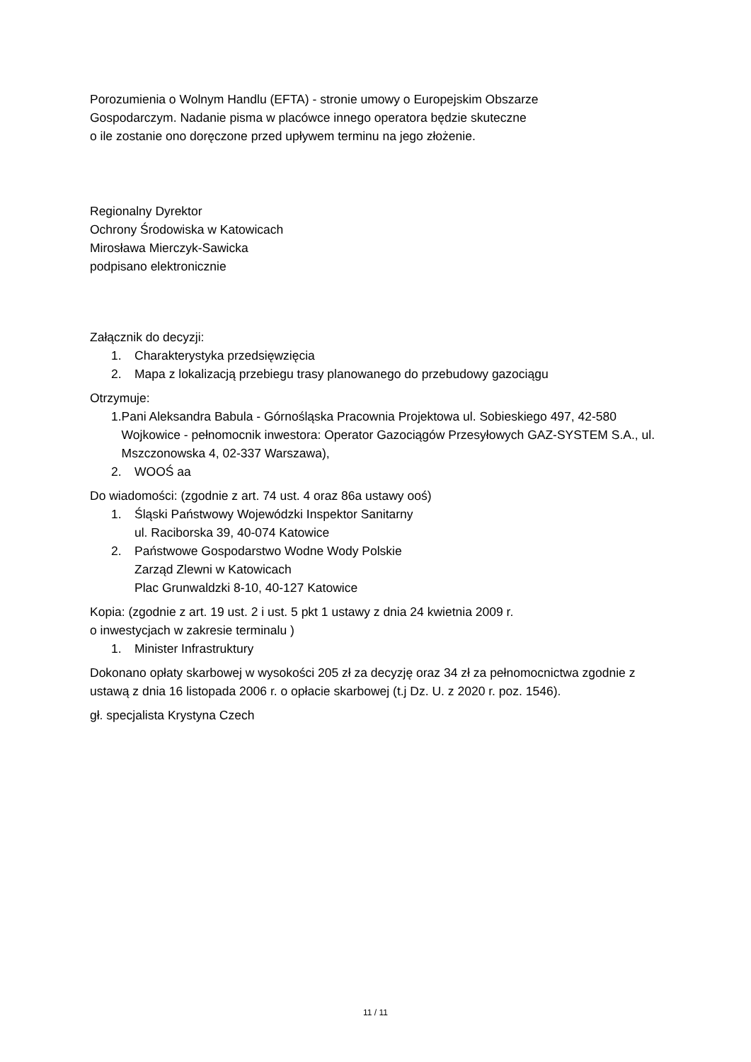Porozumienia o Wolnym Handlu (EFTA) - stronie umowy o Europejskim Obszarze
Gospodarczym. Nadanie pisma w placówce innego operatora będzie skuteczne
o ile zostanie ono doręczone przed upływem terminu na jego złożenie.
Regionalny Dyrektor
Ochrony Środowiska w Katowicach
Mirosława Mierczyk-Sawicka
podpisano elektronicznie
Załącznik do decyzji:
1. Charakterystyka przedsięwzięcia
2. Mapa z lokalizacją przebiegu trasy planowanego do przebudowy gazociągu
Otrzymuje:
1. Pani Aleksandra Babula - Górnośląska Pracownia Projektowa ul. Sobieskiego 497, 42-580 Wojkowice - pełnomocnik inwestora: Operator Gazociągów Przesyłowych GAZ-SYSTEM S.A., ul. Mszczonowska 4, 02-337 Warszawa),
2. WOOŚ aa
Do wiadomości: (zgodnie z art. 74 ust. 4 oraz 86a ustawy ooś)
1. Śląski Państwowy Wojewódzki Inspektor Sanitarny
ul. Raciborska 39, 40-074 Katowice
2. Państwowe Gospodarstwo Wodne Wody Polskie
Zarząd Zlewni w Katowicach
Plac Grunwaldzki 8-10, 40-127 Katowice
Kopia: (zgodnie z art. 19 ust. 2 i ust. 5 pkt 1 ustawy z dnia 24 kwietnia 2009 r.
o inwestycjach w zakresie terminalu )
1. Minister Infrastruktury
Dokonano opłaty skarbowej w wysokości 205 zł za decyzję oraz 34 zł za pełnomocnictwa zgodnie z ustawą z dnia 16 listopada 2006 r. o opłacie skarbowej (t.j Dz. U. z 2020 r. poz. 1546).
gł. specjalista Krystyna Czech
11 / 11